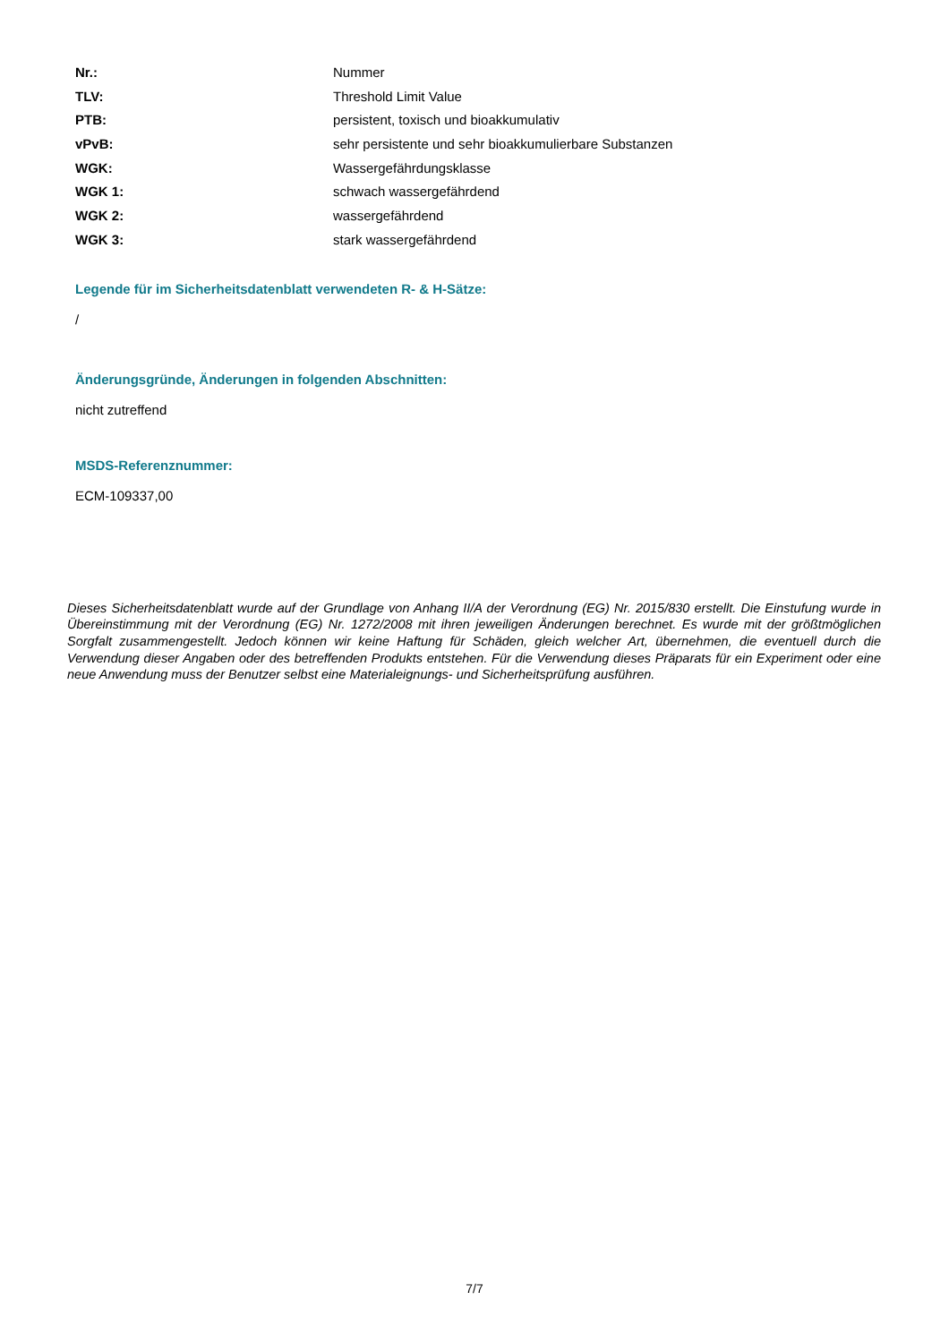| Nr.: | Nummer |
| TLV: | Threshold Limit Value |
| PTB: | persistent, toxisch und bioakkumulativ |
| vPvB: | sehr persistente und sehr bioakkumulierbare Substanzen |
| WGK: | Wassergefährdungsklasse |
| WGK 1: | schwach wassergefährdend |
| WGK 2: | wassergefährdend |
| WGK 3: | stark wassergefährdend |
Legende für im Sicherheitsdatenblatt verwendeten R- & H-Sätze:
/
Änderungsgründe, Änderungen in folgenden Abschnitten:
nicht zutreffend
MSDS-Referenznummer:
ECM-109337,00
Dieses Sicherheitsdatenblatt wurde auf der Grundlage von Anhang II/A der Verordnung (EG) Nr. 2015/830 erstellt. Die Einstufung wurde in Übereinstimmung mit der Verordnung (EG) Nr. 1272/2008 mit ihren jeweiligen Änderungen berechnet. Es wurde mit der größtmöglichen Sorgfalt zusammengestellt. Jedoch können wir keine Haftung für Schäden, gleich welcher Art, übernehmen, die eventuell durch die Verwendung dieser Angaben oder des betreffenden Produkts entstehen. Für die Verwendung dieses Präparats für ein Experiment oder eine neue Anwendung muss der Benutzer selbst eine Materialeignungs- und Sicherheitsprüfung ausführen.
7/7